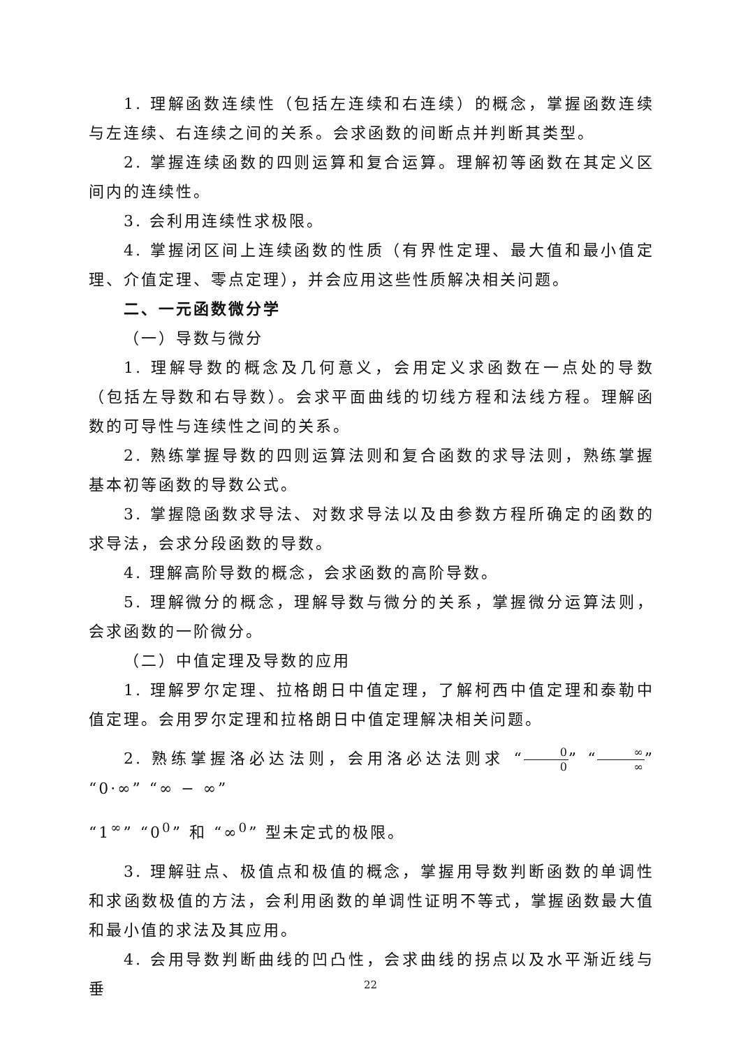1. 理解函数连续性（包括左连续和右连续）的概念，掌握函数连续与左连续、右连续之间的关系。会求函数的间断点并判断其类型。
2. 掌握连续函数的四则运算和复合运算。理解初等函数在其定义区间内的连续性。
3. 会利用连续性求极限。
4. 掌握闭区间上连续函数的性质（有界性定理、最大值和最小值定理、介值定理、零点定理），并会应用这些性质解决相关问题。
二、一元函数微分学
（一）导数与微分
1. 理解导数的概念及几何意义，会用定义求函数在一点处的导数（包括左导数和右导数）。会求平面曲线的切线方程和法线方程。理解函数的可导性与连续性之间的关系。
2. 熟练掌握导数的四则运算法则和复合函数的求导法则，熟练掌握基本初等函数的导数公式。
3. 掌握隐函数求导法、对数求导法以及由参数方程所确定的函数的求导法，会求分段函数的导数。
4. 理解高阶导数的概念，会求函数的高阶导数。
5. 理解微分的概念，理解导数与微分的关系，掌握微分运算法则，会求函数的一阶微分。
（二）中值定理及导数的应用
1. 理解罗尔定理、拉格朗日中值定理，了解柯西中值定理和泰勒中值定理。会用罗尔定理和拉格朗日中值定理解决相关问题。
2. 熟练掌握洛必达法则，会用洛必达法则求 “0 0” “∞ ∞” “0·∞” “∞ − ∞”
“1<sup>∞</sup>” “0<sup>0</sup>” 和 “∞<sup>0</sup>” 型未定式的极限。
3. 理解驻点、极值点和极值的概念，掌握用导数判断函数的单调性和求函数极值的方法，会利用函数的单调性证明不等式，掌握函数最大值和最小值的求法及其应用。
4. 会用导数判断曲线的凹凸性，会求曲线的拐点以及水平渐近线与垂
22